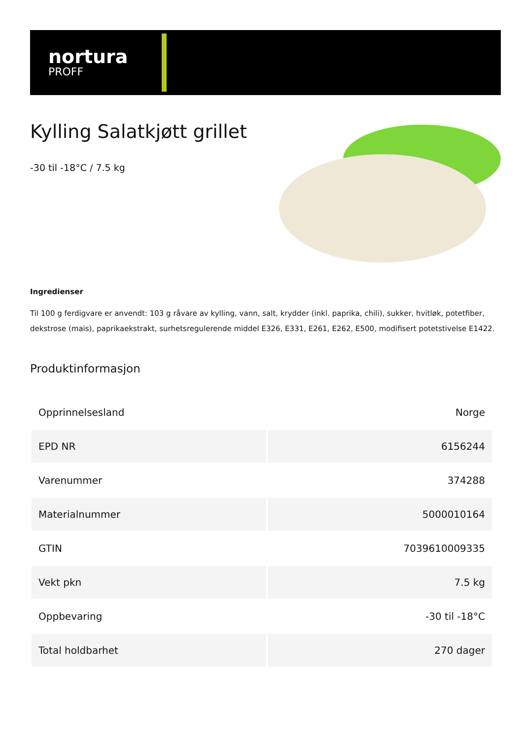nortura
PROFF
Kylling Salatkjøtt grillet
-30 til -18°C / 7.5 kg
Ingredienser
Til 100 g ferdigvare er anvendt: 103 g råvare av kylling, vann, salt, krydder (inkl. paprika, chili), sukker, hvitløk, potetfiber, dekstrose (mais), paprikaekstrakt, surhetsregulerende middel E326, E331, E261, E262, E500, modifisert potetstivelse E1422.
Produktinformasjon
| Opprinnelsesland | Norge |
| EPD NR | 6156244 |
| Varenummer | 374288 |
| Materialnummer | 5000010164 |
| GTIN | 7039610009335 |
| Vekt pkn | 7.5 kg |
| Oppbevaring | -30 til -18°C |
| Total holdbarhet | 270 dager |